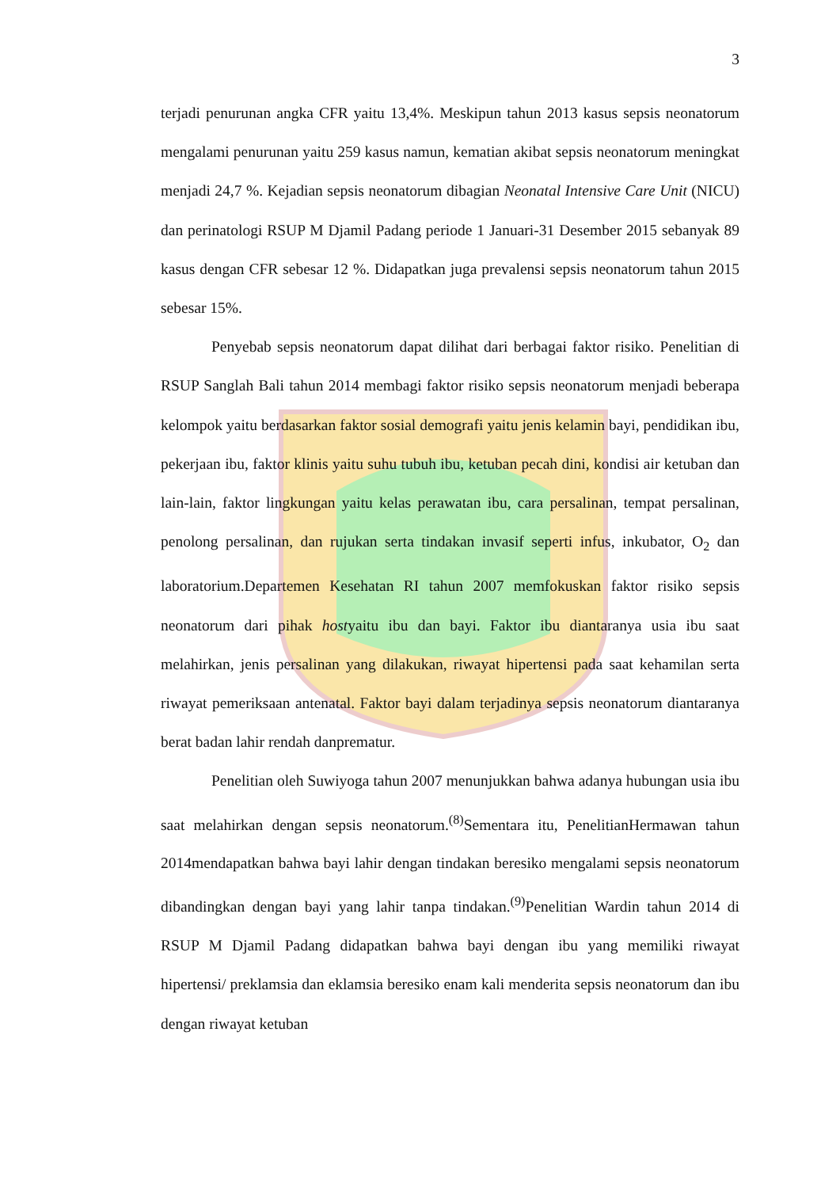3
terjadi penurunan angka CFR yaitu 13,4%. Meskipun tahun 2013 kasus sepsis neonatorum mengalami penurunan yaitu 259 kasus namun, kematian akibat sepsis neonatorum meningkat menjadi 24,7 %. Kejadian sepsis neonatorum dibagian Neonatal Intensive Care Unit (NICU) dan perinatologi RSUP M Djamil Padang periode 1 Januari-31 Desember 2015 sebanyak 89 kasus dengan CFR sebesar 12 %. Didapatkan juga prevalensi sepsis neonatorum tahun 2015 sebesar 15%.
Penyebab sepsis neonatorum dapat dilihat dari berbagai faktor risiko. Penelitian di RSUP Sanglah Bali tahun 2014 membagi faktor risiko sepsis neonatorum menjadi beberapa kelompok yaitu berdasarkan faktor sosial demografi yaitu jenis kelamin bayi, pendidikan ibu, pekerjaan ibu, faktor klinis yaitu suhu tubuh ibu, ketuban pecah dini, kondisi air ketuban dan lain-lain, faktor lingkungan yaitu kelas perawatan ibu, cara persalinan, tempat persalinan, penolong persalinan, dan rujukan serta tindakan invasif seperti infus, inkubator, O<sub>2</sub> dan laboratorium.Departemen Kesehatan RI tahun 2007 memfokuskan faktor risiko sepsis neonatorum dari pihak hostyaitu ibu dan bayi. Faktor ibu diantaranya usia ibu saat melahirkan, jenis persalinan yang dilakukan, riwayat hipertensi pada saat kehamilan serta riwayat pemeriksaan antenatal. Faktor bayi dalam terjadinya sepsis neonatorum diantaranya berat badan lahir rendah danprematur.
Penelitian oleh Suwiyoga tahun 2007 menunjukkan bahwa adanya hubungan usia ibu saat melahirkan dengan sepsis neonatorum.<sup>(8)</sup>Sementara itu, PenelitianHermawan tahun 2014mendapatkan bahwa bayi lahir dengan tindakan beresiko mengalami sepsis neonatorum dibandingkan dengan bayi yang lahir tanpa tindakan.<sup>(9)</sup>Penelitian Wardin tahun 2014 di RSUP M Djamil Padang didapatkan bahwa bayi dengan ibu yang memiliki riwayat hipertensi/ preklamsia dan eklamsia beresiko enam kali menderita sepsis neonatorum dan ibu dengan riwayat ketuban